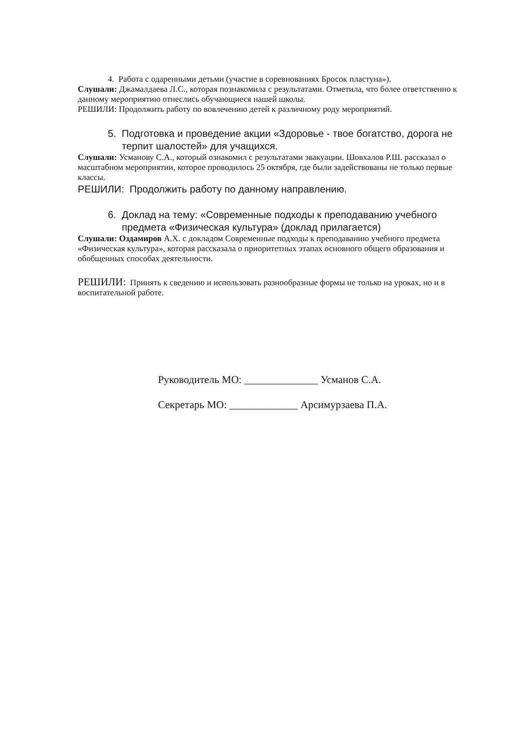4. Работа с одаренными детьми (участие в соревнованиях Бросок пластуна»).
Слушали: Джамалдаева Л.С., которая познакомила с результатами. Отметила, что более ответственно к данному мероприятию отнеслись обучающиеся нашей школы.
РЕШИЛИ: Продолжить работу по вовлечению детей к различному роду мероприятий.
5. Подготовка и проведение акции «Здоровье - твое богатство, дорога не терпит шалостей» для учащихся.
Слушали: Усманову С.А., который ознакомил с результатами эвакуации. Шовхалов Р.Ш. рассказал о масштабном мероприятии, которое проводилось 25 октября, где были задействованы не только первые классы.
РЕШИЛИ: Продолжить работу по данному направлению.
6. Доклад на тему: «Современные подходы к преподаванию учебного предмета «Физическая культура» (доклад прилагается)
Слушали: Оздамиров А.Х. с докладом Современные подходы к преподаванию учебного предмета «Физическая культура», которая рассказала о приоритетных этапах основного общего образования и обобщенных способах деятельности.
РЕШИЛИ: Принять к сведению и использовать разнообразные формы не только на уроках, но и в воспитательной работе.
Руководитель МО: ______________ Усманов С.А.
Секретарь МО: _____________ Арсимурзаева П.А.